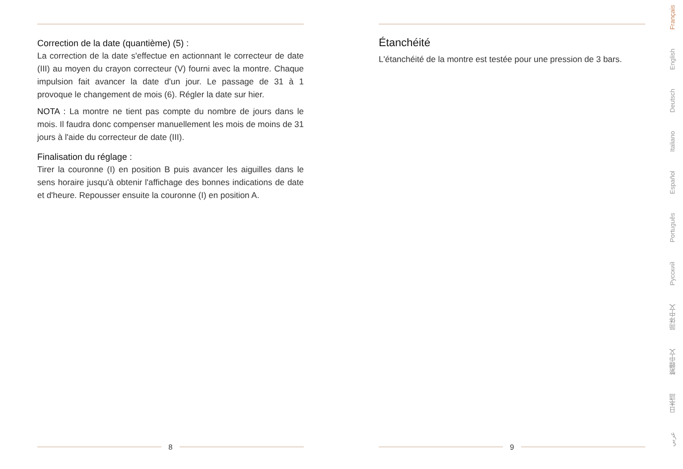Correction de la date (quantième) (5) :
La correction de la date s'effectue en actionnant le correcteur de date (III) au moyen du crayon correcteur (V) fourni avec la montre. Chaque impulsion fait avancer la date d'un jour. Le passage de 31 à 1 provoque le changement de mois (6). Régler la date sur hier.
NOTA : La montre ne tient pas compte du nombre de jours dans le mois. Il faudra donc compenser manuellement les mois de moins de 31 jours à l'aide du correcteur de date (III).
Finalisation du réglage :
Tirer la couronne (I) en position B puis avancer les aiguilles dans le sens horaire jusqu'à obtenir l'affichage des bonnes indications de date et d'heure. Repousser ensuite la couronne (I) en position A.
8
Étanchéité
L'étanchéité de la montre est testée pour une pression de 3 bars.
9
Français
English
Deutsch
Italiano
Español
Português
Русский
简体中文
繁體中文
日本語
عربي